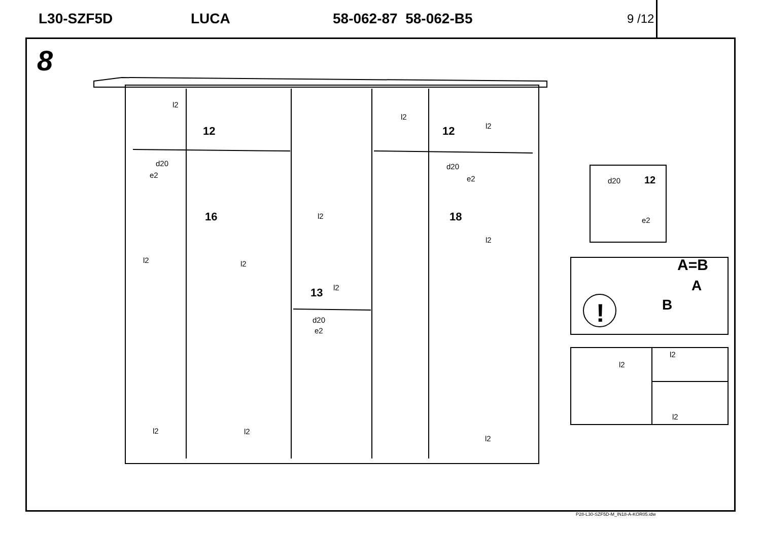L30-SZF5D LUCA 58-062-87 58-062-B5 9 /12
8
12
12
16
18
13
l2
l2
l2
d20
e2
d20
e2
l2
l2
l2
l2
l2
d20
e2
l2
l2
l2
d20
12
e2
A=B
A
B
!
l2
l2
l2
P28-L30-SZF5D-M_IN18-A-KOR05.idw